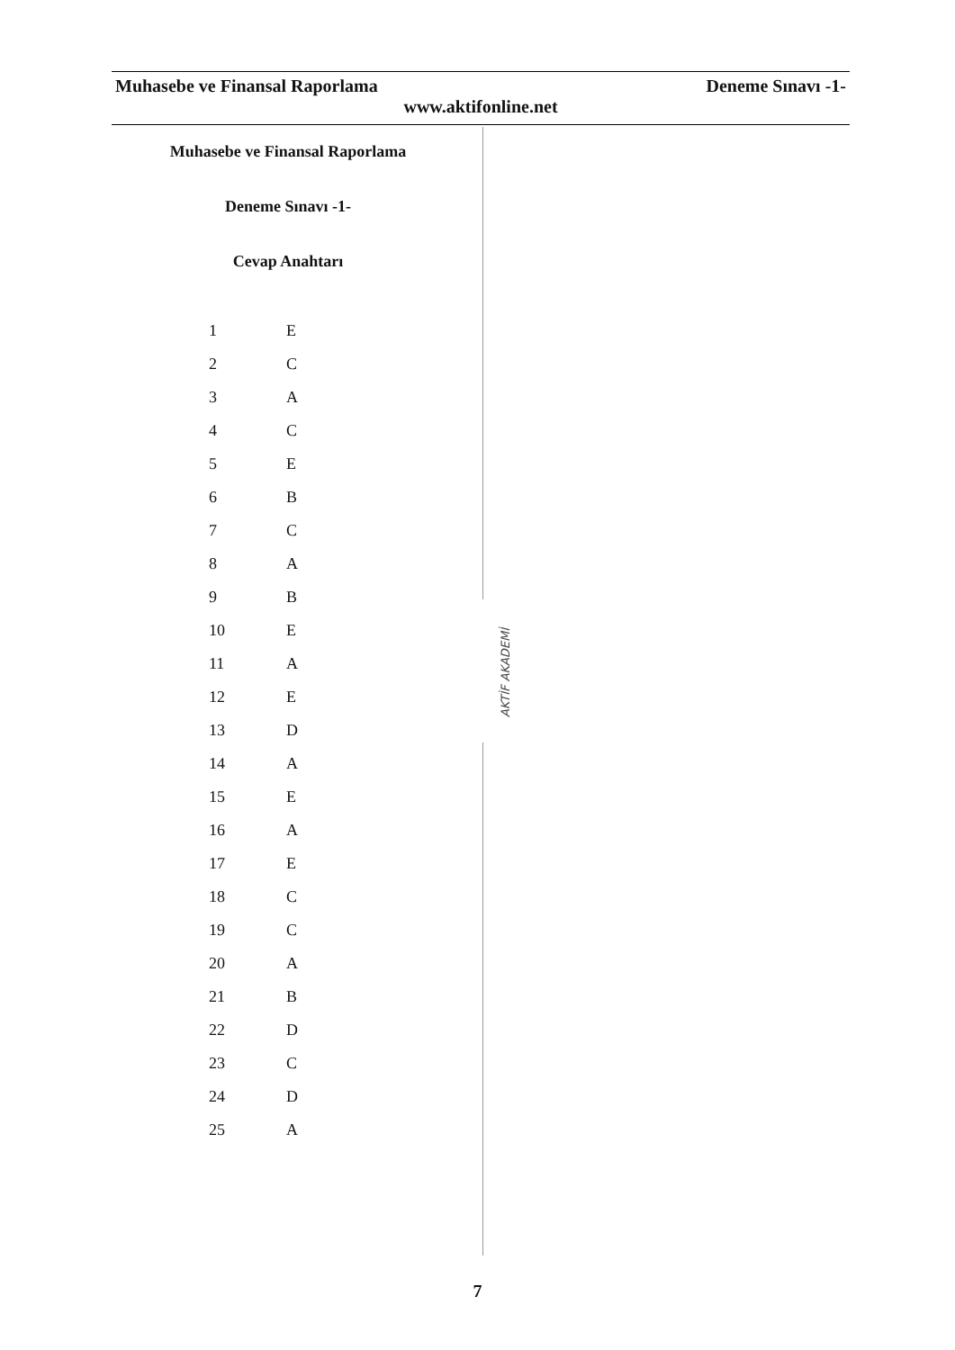Muhasebe ve Finansal Raporlama Deneme Sınavı -1-
www.aktifonline.net
Muhasebe ve Finansal Raporlama
Deneme Sınavı -1-
Cevap Anahtarı
| 1 | E |
| 2 | C |
| 3 | A |
| 4 | C |
| 5 | E |
| 6 | B |
| 7 | C |
| 8 | A |
| 9 | B |
| 10 | E |
| 11 | A |
| 12 | E |
| 13 | D |
| 14 | A |
| 15 | E |
| 16 | A |
| 17 | E |
| 18 | C |
| 19 | C |
| 20 | A |
| 21 | B |
| 22 | D |
| 23 | C |
| 24 | D |
| 25 | A |
AKTİF AKADEMİ
7